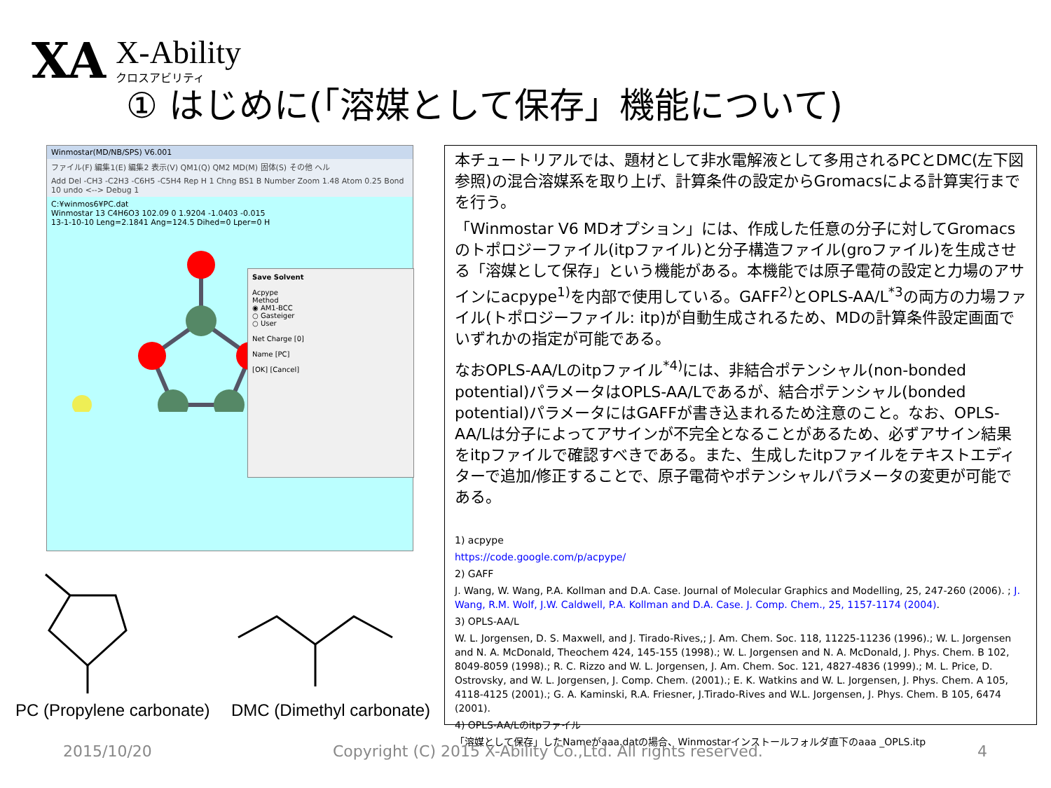XA
X-Ability
クロスアビリティ
① はじめに(「溶媒として保存」機能について)
Winmostar(MD/NB/SPS) V6.001
ファイル(F) 編集1(E) 編集2 表示(V) QM1(Q) QM2 MD(M) 固体(S) その他 ヘル
Add Del -CH3 -C2H3 -C6H5 -C5H4 Rep H 1 Chng BS1 B Number Zoom 1.48 Atom 0.25 Bond 10 undo <--> Debug 1
C:¥winmos6¥PC.dat
Winmostar 13 C4H6O3 102.09 0 1.9204 -1.0403 -0.015
13-1-10-10 Leng=2.1841 Ang=124.5 Dihed=0 Lper=0 H
Save Solvent
Acpype
Method
◉ AM1-BCC
○ Gasteiger
○ User
Net Charge [0]
Name [PC]
[OK] [Cancel]
PC (Propylene carbonate) DMC (Dimethyl carbonate)
本チュートリアルでは、題材として非水電解液として多用されるPCとDMC(左下図参照)の混合溶媒系を取り上げ、計算条件の設定からGromacsによる計算実行までを行う。
「Winmostar V6 MDオプション」には、作成した任意の分子に対してGromacsのトポロジーファイル(itpファイル)と分子構造ファイル(groファイル)を生成させる「溶媒として保存」という機能がある。本機能では原子電荷の設定と力場のアサインにacpype<sup>1)</sup>を内部で使用している。GAFF<sup>2)</sup>とOPLS-AA/L<sup>*3</sup>の両方の力場ファイル(トポロジーファイル: itp)が自動生成されるため、MDの計算条件設定画面でいずれかの指定が可能である。
なおOPLS-AA/Lのitpファイル<sup>*4)</sup>には、非結合ポテンシャル(non-bonded potential)パラメータはOPLS-AA/Lであるが、結合ポテンシャル(bonded potential)パラメータにはGAFFが書き込まれるため注意のこと。なお、OPLS-AA/Lは分子によってアサインが不完全となることがあるため、必ずアサイン結果をitpファイルで確認すべきである。また、生成したitpファイルをテキストエディターで追加/修正することで、原子電荷やポテンシャルパラメータの変更が可能である。
1) acpype
https://code.google.com/p/acpype/
2) GAFF
J. Wang, W. Wang, P.A. Kollman and D.A. Case. Journal of Molecular Graphics and Modelling, 25, 247-260 (2006). ; J. Wang, R.M. Wolf, J.W. Caldwell, P.A. Kollman and D.A. Case. J. Comp. Chem., 25, 1157-1174 (2004).
3) OPLS-AA/L
W. L. Jorgensen, D. S. Maxwell, and J. Tirado-Rives,; J. Am. Chem. Soc. 118, 11225-11236 (1996).; W. L. Jorgensen and N. A. McDonald, Theochem 424, 145-155 (1998).; W. L. Jorgensen and N. A. McDonald, J. Phys. Chem. B 102, 8049-8059 (1998).; R. C. Rizzo and W. L. Jorgensen, J. Am. Chem. Soc. 121, 4827-4836 (1999).; M. L. Price, D. Ostrovsky, and W. L. Jorgensen, J. Comp. Chem. (2001).; E. K. Watkins and W. L. Jorgensen, J. Phys. Chem. A 105, 4118-4125 (2001).; G. A. Kaminski, R.A. Friesner, J.Tirado-Rives and W.L. Jorgensen, J. Phys. Chem. B 105, 6474 (2001).
4) OPLS-AA/Lのitpファイル
「溶媒として保存」したNameがaaa.datの場合、Winmostarインストールフォルダ直下のaaa _OPLS.itp
2015/10/20
Copyright (C) 2015 X-Ability Co.,Ltd. All rights reserved.
4